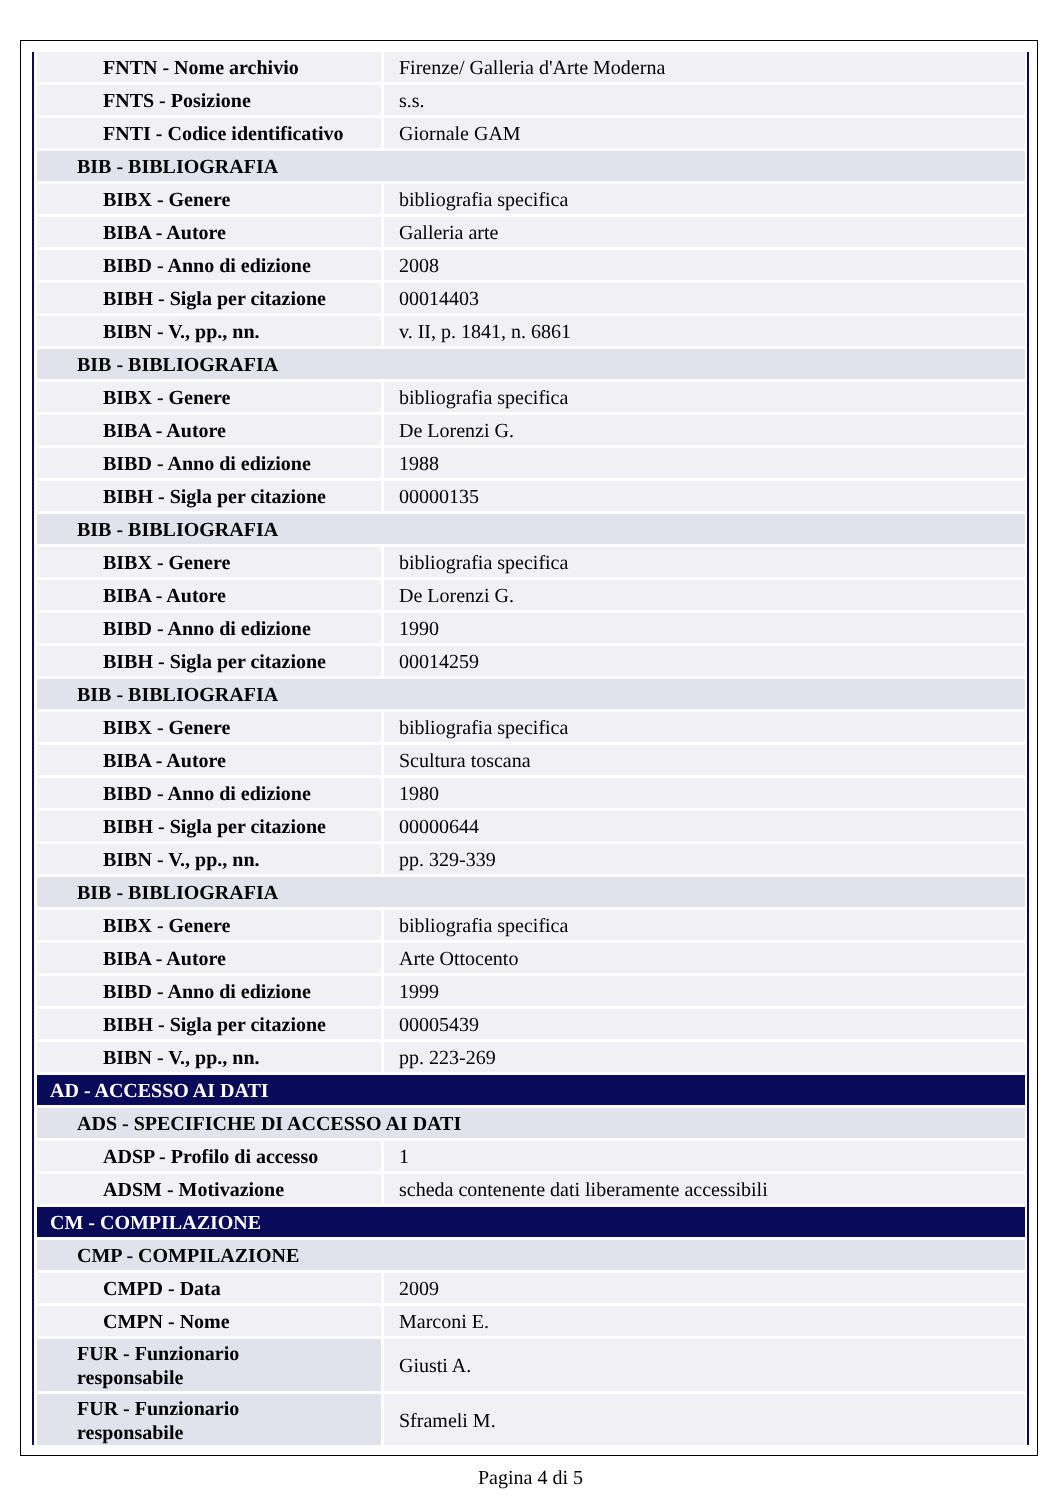| FNTN - Nome archivio | Firenze/ Galleria d'Arte Moderna |
| FNTS - Posizione | s.s. |
| FNTI - Codice identificativo | Giornale GAM |
| BIB - BIBLIOGRAFIA | |
| BIBX - Genere | bibliografia specifica |
| BIBA - Autore | Galleria arte |
| BIBD - Anno di edizione | 2008 |
| BIBH - Sigla per citazione | 00014403 |
| BIBN - V., pp., nn. | v. II, p. 1841, n. 6861 |
| BIB - BIBLIOGRAFIA | |
| BIBX - Genere | bibliografia specifica |
| BIBA - Autore | De Lorenzi G. |
| BIBD - Anno di edizione | 1988 |
| BIBH - Sigla per citazione | 00000135 |
| BIB - BIBLIOGRAFIA | |
| BIBX - Genere | bibliografia specifica |
| BIBA - Autore | De Lorenzi G. |
| BIBD - Anno di edizione | 1990 |
| BIBH - Sigla per citazione | 00014259 |
| BIB - BIBLIOGRAFIA | |
| BIBX - Genere | bibliografia specifica |
| BIBA - Autore | Scultura toscana |
| BIBD - Anno di edizione | 1980 |
| BIBH - Sigla per citazione | 00000644 |
| BIBN - V., pp., nn. | pp. 329-339 |
| BIB - BIBLIOGRAFIA | |
| BIBX - Genere | bibliografia specifica |
| BIBA - Autore | Arte Ottocento |
| BIBD - Anno di edizione | 1999 |
| BIBH - Sigla per citazione | 00005439 |
| BIBN - V., pp., nn. | pp. 223-269 |
| AD - ACCESSO AI DATI | |
| ADS - SPECIFICHE DI ACCESSO AI DATI | |
| ADSP - Profilo di accesso | 1 |
| ADSM - Motivazione | scheda contenente dati liberamente accessibili |
| CM - COMPILAZIONE | |
| CMP - COMPILAZIONE | |
| CMPD - Data | 2009 |
| CMPN - Nome | Marconi E. |
| FUR - Funzionario responsabile | Giusti A. |
| FUR - Funzionario responsabile | Sframeli M. |
Pagina 4 di 5